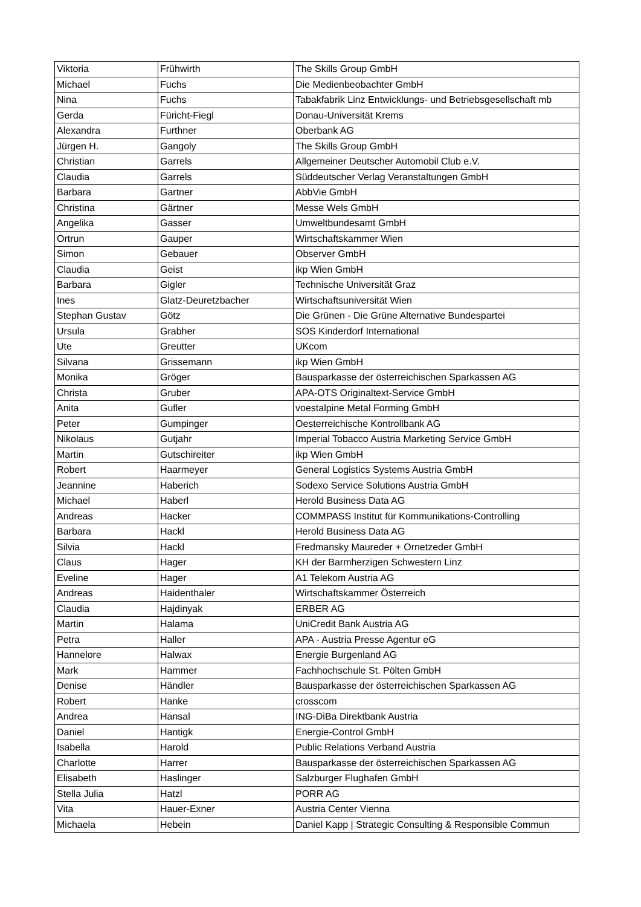| Viktoria | Frühwirth | The Skills Group GmbH |
| Michael | Fuchs | Die Medienbeobachter GmbH |
| Nina | Fuchs | Tabakfabrik Linz Entwicklungs- und Betriebsgesellschaft mb |
| Gerda | Füricht-Fiegl | Donau-Universität Krems |
| Alexandra | Furthner | Oberbank AG |
| Jürgen H. | Gangoly | The Skills Group GmbH |
| Christian | Garrels | Allgemeiner Deutscher Automobil Club e.V. |
| Claudia | Garrels | Süddeutscher Verlag Veranstaltungen GmbH |
| Barbara | Gartner | AbbVie GmbH |
| Christina | Gärtner | Messe Wels GmbH |
| Angelika | Gasser | Umweltbundesamt GmbH |
| Ortrun | Gauper | Wirtschaftskammer Wien |
| Simon | Gebauer | Observer GmbH |
| Claudia | Geist | ikp Wien GmbH |
| Barbara | Gigler | Technische Universität Graz |
| Ines | Glatz-Deuretzbacher | Wirtschaftsuniversität Wien |
| Stephan Gustav | Götz | Die Grünen - Die Grüne Alternative Bundespartei |
| Ursula | Grabher | SOS Kinderdorf International |
| Ute | Greutter | UKcom |
| Silvana | Grissemann | ikp Wien GmbH |
| Monika | Gröger | Bausparkasse der österreichischen Sparkassen AG |
| Christa | Gruber | APA-OTS Originaltext-Service GmbH |
| Anita | Gufler | voestalpine Metal Forming GmbH |
| Peter | Gumpinger | Oesterreichische Kontrollbank AG |
| Nikolaus | Gutjahr | Imperial Tobacco Austria Marketing Service GmbH |
| Martin | Gutschireiter | ikp Wien GmbH |
| Robert | Haarmeyer | General Logistics Systems Austria GmbH |
| Jeannine | Haberich | Sodexo Service Solutions Austria GmbH |
| Michael | Haberl | Herold Business Data AG |
| Andreas | Hacker | COMMPASS Institut für Kommunikations-Controlling |
| Barbara | Hackl | Herold Business Data AG |
| Silvia | Hackl | Fredmansky Maureder + Ornetzeder GmbH |
| Claus | Hager | KH der Barmherzigen Schwestern Linz |
| Eveline | Hager | A1 Telekom Austria AG |
| Andreas | Haidenthaler | Wirtschaftskammer Österreich |
| Claudia | Hajdinyak | ERBER AG |
| Martin | Halama | UniCredit Bank Austria AG |
| Petra | Haller | APA - Austria Presse Agentur eG |
| Hannelore | Halwax | Energie Burgenland AG |
| Mark | Hammer | Fachhochschule St. Pölten GmbH |
| Denise | Händler | Bausparkasse der österreichischen Sparkassen AG |
| Robert | Hanke | crosscom |
| Andrea | Hansal | ING-DiBa Direktbank Austria |
| Daniel | Hantigk | Energie-Control GmbH |
| Isabella | Harold | Public Relations Verband Austria |
| Charlotte | Harrer | Bausparkasse der österreichischen Sparkassen AG |
| Elisabeth | Haslinger | Salzburger Flughafen GmbH |
| Stella Julia | Hatzl | PORR AG |
| Vita | Hauer-Exner | Austria Center Vienna |
| Michaela | Hebein | Daniel Kapp / Strategic Consulting & Responsible Commun |